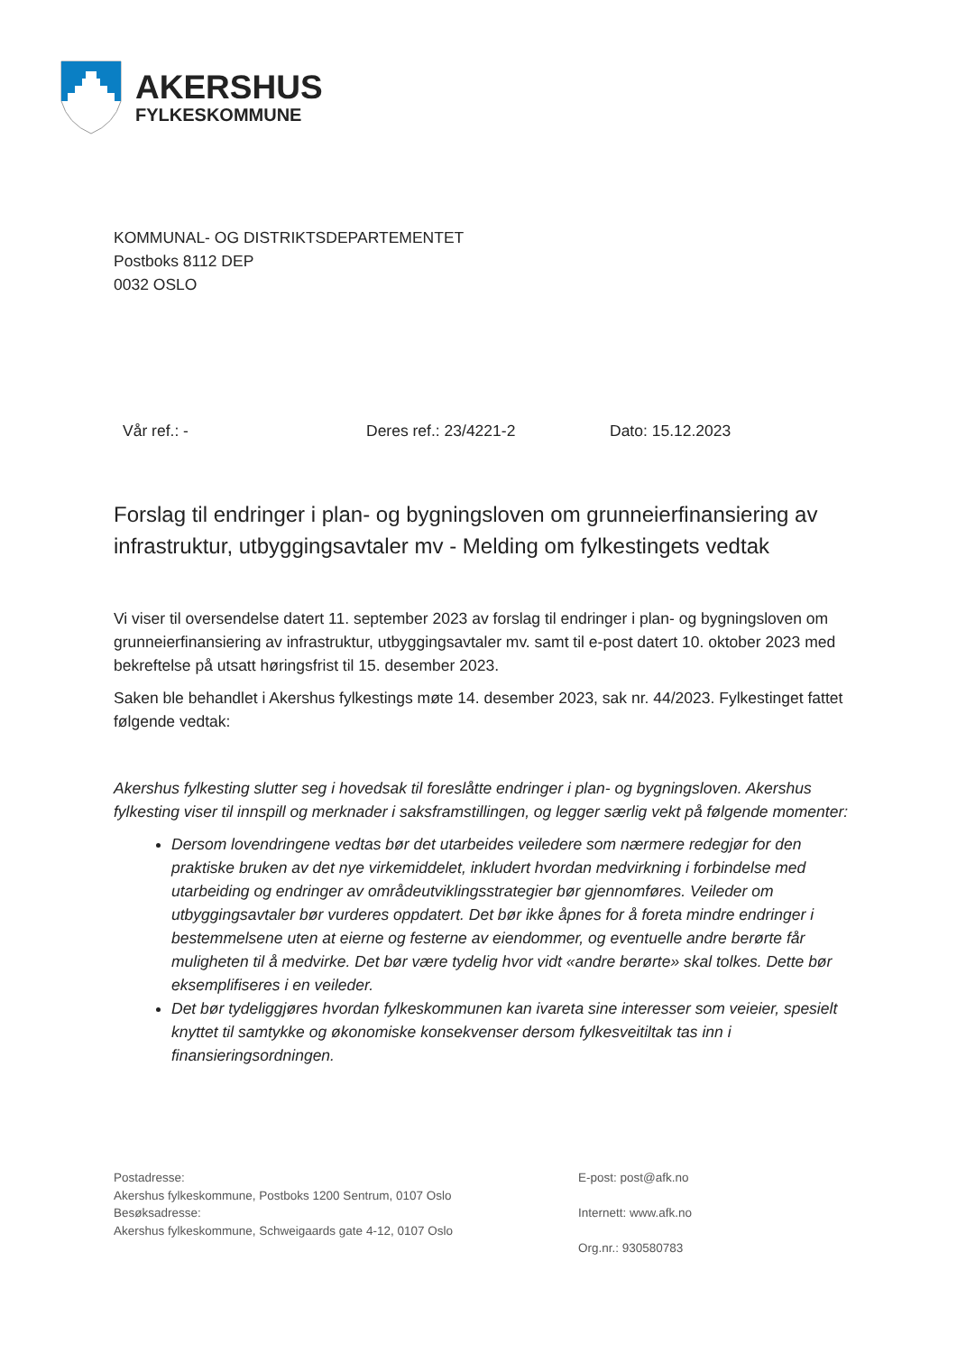AKERSHUS
FYLKESKOMMUNE
KOMMUNAL- OG DISTRIKTSDEPARTEMENTET
Postboks 8112 DEP
0032 OSLO
Vår ref.: - Deres ref.: 23/4221-2 Dato: 15.12.2023
Forslag til endringer i plan- og bygningsloven om grunneierfinansiering av infrastruktur, utbyggingsavtaler mv - Melding om fylkestingets vedtak
Vi viser til oversendelse datert 11. september 2023 av forslag til endringer i plan- og bygningsloven om grunneierfinansiering av infrastruktur, utbyggingsavtaler mv. samt til e-post datert 10. oktober 2023 med bekreftelse på utsatt høringsfrist til 15. desember 2023.
Saken ble behandlet i Akershus fylkestings møte 14. desember 2023, sak nr. 44/2023. Fylkestinget fattet følgende vedtak:
Akershus fylkesting slutter seg i hovedsak til foreslåtte endringer i plan- og bygningsloven. Akershus fylkesting viser til innspill og merknader i saksframstillingen, og legger særlig vekt på følgende momenter:
Dersom lovendringene vedtas bør det utarbeides veiledere som nærmere redegjør for den praktiske bruken av det nye virkemiddelet, inkludert hvordan medvirkning i forbindelse med utarbeiding og endringer av områdeutviklingsstrategier bør gjennomføres. Veileder om utbyggingsavtaler bør vurderes oppdatert. Det bør ikke åpnes for å foreta mindre endringer i bestemmelsene uten at eierne og festerne av eiendommer, og eventuelle andre berørte får muligheten til å medvirke. Det bør være tydelig hvor vidt «andre berørte» skal tolkes. Dette bør eksemplifiseres i en veileder.
Det bør tydeliggjøres hvordan fylkeskommunen kan ivareta sine interesser som veieier, spesielt knyttet til samtykke og økonomiske konsekvenser dersom fylkesveitiltak tas inn i finansieringsordningen.
Postadresse:
Akershus fylkeskommune, Postboks 1200 Sentrum, 0107 Oslo
Besøksadresse:
Akershus fylkeskommune, Schweigaards gate 4-12, 0107 Oslo
E-post: post@afk.no
Internett: www.afk.no
Org.nr.: 930580783